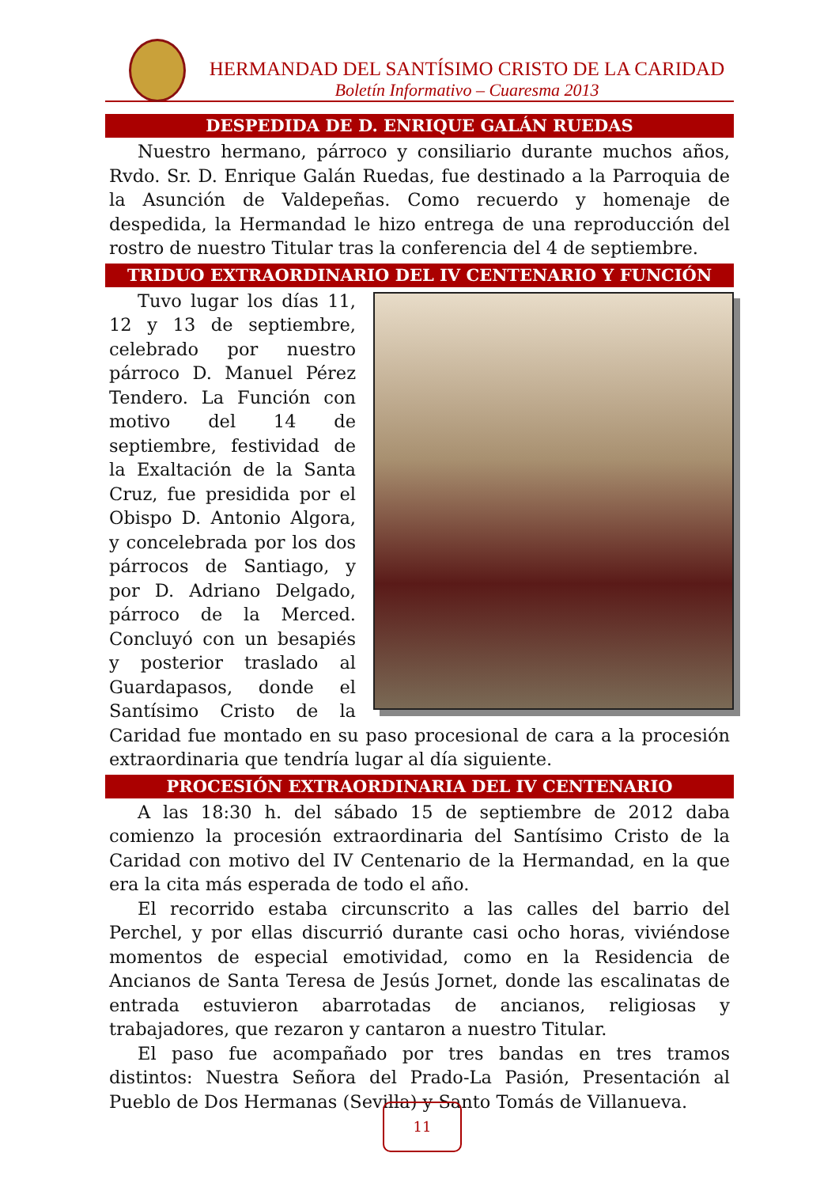HERMANDAD DEL SANTÍSIMO CRISTO DE LA CARIDAD
Boletín Informativo – Cuaresma 2013
DESPEDIDA DE D. ENRIQUE GALÁN RUEDAS
Nuestro hermano, párroco y consiliario durante muchos años, Rvdo. Sr. D. Enrique Galán Ruedas, fue destinado a la Parroquia de la Asunción de Valdepeñas. Como recuerdo y homenaje de despedida, la Hermandad le hizo entrega de una reproducción del rostro de nuestro Titular tras la conferencia del 4 de septiembre.
TRIDUO EXTRAORDINARIO DEL IV CENTENARIO Y FUNCIÓN
Tuvo lugar los días 11, 12 y 13 de septiembre, celebrado por nuestro párroco D. Manuel Pérez Tendero. La Función con motivo del 14 de septiembre, festividad de la Exaltación de la Santa Cruz, fue presidida por el Obispo D. Antonio Algora, y concelebrada por los dos párrocos de Santiago, y por D. Adriano Delgado, párroco de la Merced. Concluyó con un besapiés y posterior traslado al Guardapasos, donde el Santísimo Cristo de la Caridad fue montado en su paso procesional de cara a la procesión extraordinaria que tendría lugar al día siguiente.
PROCESIÓN EXTRAORDINARIA DEL IV CENTENARIO
A las 18:30 h. del sábado 15 de septiembre de 2012 daba comienzo la procesión extraordinaria del Santísimo Cristo de la Caridad con motivo del IV Centenario de la Hermandad, en la que era la cita más esperada de todo el año.
El recorrido estaba circunscrito a las calles del barrio del Perchel, y por ellas discurrió durante casi ocho horas, viviéndose momentos de especial emotividad, como en la Residencia de Ancianos de Santa Teresa de Jesús Jornet, donde las escalinatas de entrada estuvieron abarrotadas de ancianos, religiosas y trabajadores, que rezaron y cantaron a nuestro Titular.
El paso fue acompañado por tres bandas en tres tramos distintos: Nuestra Señora del Prado-La Pasión, Presentación al Pueblo de Dos Hermanas (Sevilla) y Santo Tomás de Villanueva.
11